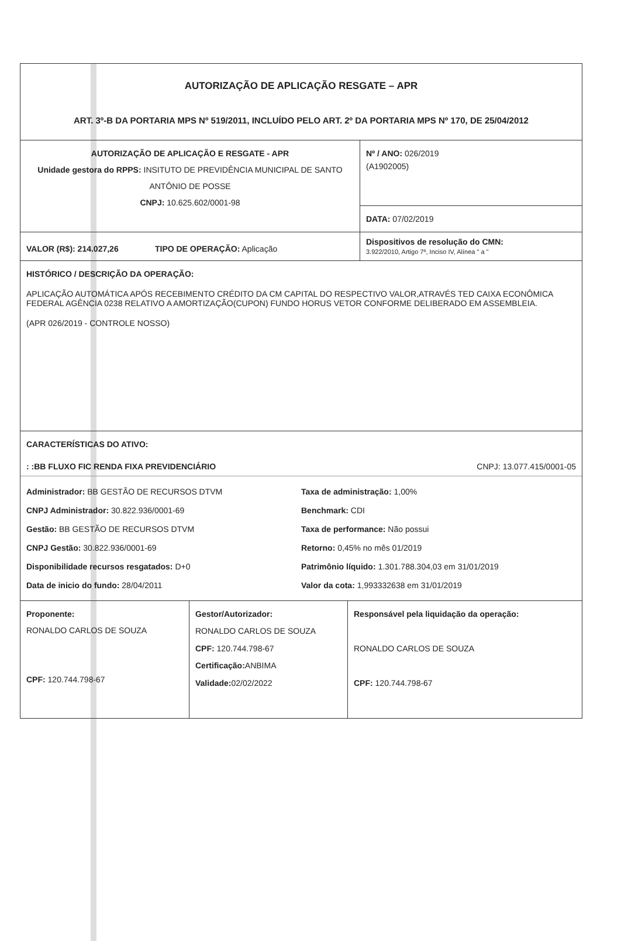AUTORIZAÇÃO DE APLICAÇÃO RESGATE – APR
ART. 3º-B DA PORTARIA MPS Nº 519/2011, INCLUÍDO PELO ART. 2º DA PORTARIA MPS Nº 170, DE 25/04/2012
AUTORIZAÇÃO DE APLICAÇÃO E RESGATE - APR
Unidade gestora do RPPS: INSITUTO DE PREVIDÊNCIA MUNICIPAL DE SANTO ANTÔNIO DE POSSE
CNPJ: 10.625.602/0001-98
Nº / ANO: 026/2019
(A1902005)
DATA: 07/02/2019
VALOR (R$): 214.027,26 TIPO DE OPERAÇÃO: Aplicação
Dispositivos de resolução do CMN:
3.922/2010, Artigo 7º, Inciso IV, Alínea " a "
HISTÓRICO / DESCRIÇÃO DA OPERAÇÃO:
APLICAÇÃO AUTOMÁTICA APÓS RECEBIMENTO CRÉDITO DA CM CAPITAL DO RESPECTIVO VALOR,ATRAVÉS TED CAIXA ECONÔMICA FEDERAL AGÊNCIA 0238 RELATIVO A AMORTIZAÇÃO(CUPON) FUNDO HORUS VETOR CONFORME DELIBERADO EM ASSEMBLEIA.
(APR 026/2019 - CONTROLE NOSSO)
CARACTERÍSTICAS DO ATIVO:
: :BB FLUXO FIC RENDA FIXA PREVIDENCIÁRIO CNPJ: 13.077.415/0001-05
Administrador: BB GESTÃO DE RECURSOS DTVM
Taxa de administração: 1,00%
CNPJ Administrador: 30.822.936/0001-69
Benchmark: CDI
Gestão: BB GESTÃO DE RECURSOS DTVM
Taxa de performance: Não possui
CNPJ Gestão: 30.822.936/0001-69
Retorno: 0,45% no mês 01/2019
Disponibilidade recursos resgatados: D+0
Patrimônio líquido: 1.301.788.304,03 em 31/01/2019
Data de inicio do fundo: 28/04/2011
Valor da cota: 1,993332638 em 31/01/2019
Proponente:
RONALDO CARLOS DE SOUZA
CPF: 120.744.798-67
Gestor/Autorizador:
RONALDO CARLOS DE SOUZA
CPF: 120.744.798-67
Certificação: ANBIMA
Validade: 02/02/2022
Responsável pela liquidação da operação:
RONALDO CARLOS DE SOUZA
CPF: 120.744.798-67